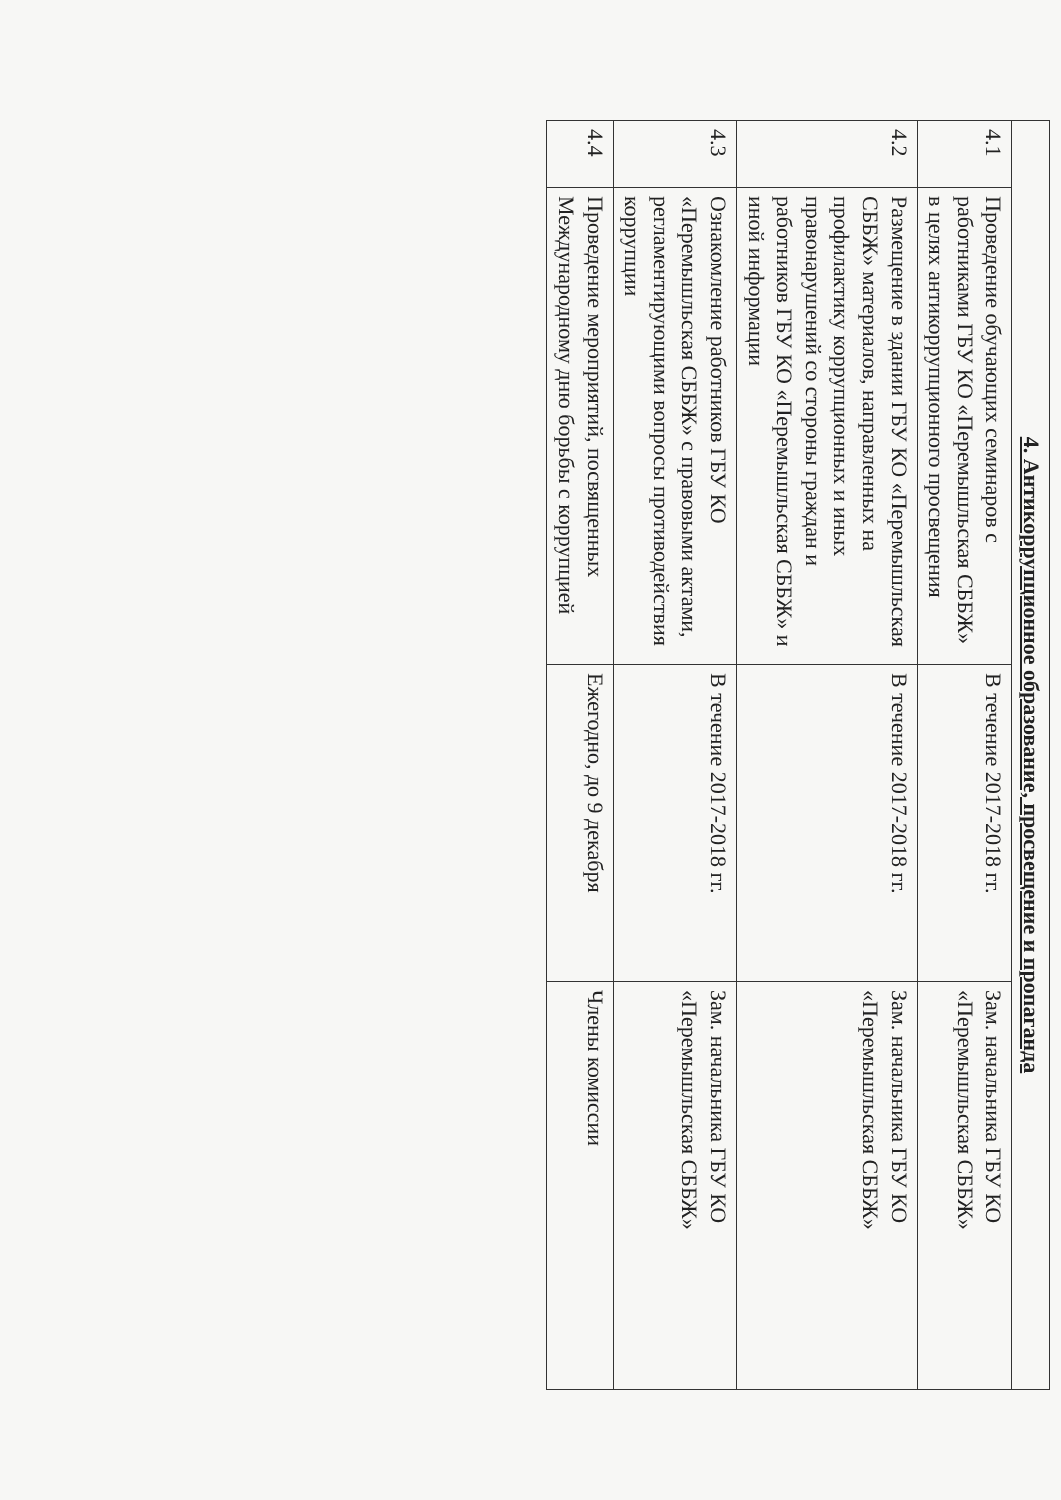| 4. Антикоррупционное образование, просвещение и пропаганда | | | |
| 4.1 | Проведение обучающих семинаров с работниками ГБУ КО «Перемышльская СББЖ» в целях антикоррупционного просвещения | В течение 2017-2018 гг. | Зам. начальника ГБУ КО «Перемышльская СББЖ» |
| 4.2 | Размещение в здании ГБУ КО «Перемышльская СББЖ» материалов, направленных на профилактику коррупционных и иных правонарушений со стороны граждан и работников ГБУ КО «Перемышльская СББЖ» и иной информации | В течение 2017-2018 гг. | Зам. начальника ГБУ КО «Перемышльская СББЖ» |
| 4.3 | Ознакомление работников ГБУ КО «Перемышльская СББЖ» с правовыми актами, регламентирующими вопросы противодействия коррупции | В течение 2017-2018 гг. | Зам. начальника ГБУ КО «Перемышльская СББЖ» |
| 4.4 | Проведение мероприятий, посвященных Международному дню борьбы с коррупцией | Ежегодно, до 9 декабря | Члены комиссии |